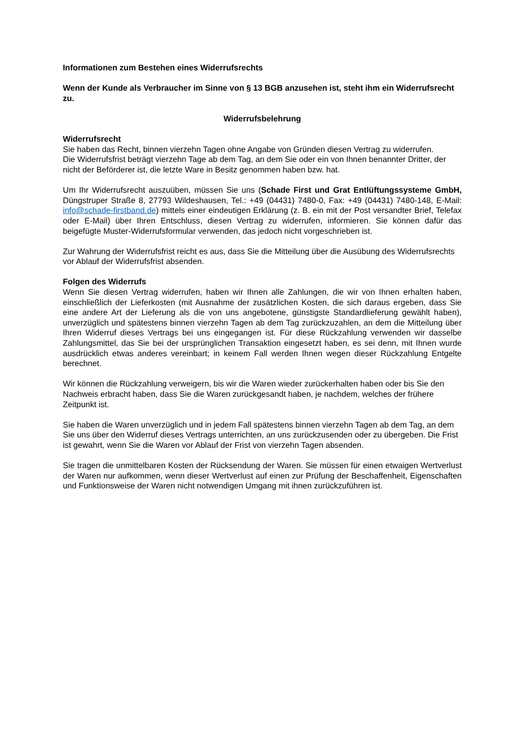Informationen zum Bestehen eines Widerrufsrechts
Wenn der Kunde als Verbraucher im Sinne von § 13 BGB anzusehen ist, steht ihm ein Widerrufsrecht zu.
Widerrufsbelehrung
Widerrufsrecht
Sie haben das Recht, binnen vierzehn Tagen ohne Angabe von Gründen diesen Vertrag zu widerrufen.
Die Widerrufsfrist beträgt vierzehn Tage ab dem Tag, an dem Sie oder ein von Ihnen benannter Dritter, der nicht der Beförderer ist, die letzte Ware in Besitz genommen haben bzw. hat.
Um Ihr Widerrufsrecht auszuüben, müssen Sie uns (Schade First und Grat Entlüftungssysteme GmbH, Düngstruper Straße 8, 27793 Wildeshausen, Tel.: +49 (04431) 7480-0, Fax: +49 (04431) 7480-148, E-Mail: info@schade-firstband.de) mittels einer eindeutigen Erklärung (z. B. ein mit der Post versandter Brief, Telefax oder E-Mail) über Ihren Entschluss, diesen Vertrag zu widerrufen, informieren. Sie können dafür das beigefügte Muster-Widerrufsformular verwenden, das jedoch nicht vorgeschrieben ist.
Zur Wahrung der Widerrufsfrist reicht es aus, dass Sie die Mitteilung über die Ausübung des Widerrufsrechts vor Ablauf der Widerrufsfrist absenden.
Folgen des Widerrufs
Wenn Sie diesen Vertrag widerrufen, haben wir Ihnen alle Zahlungen, die wir von Ihnen erhalten haben, einschließlich der Lieferkosten (mit Ausnahme der zusätzlichen Kosten, die sich daraus ergeben, dass Sie eine andere Art der Lieferung als die von uns angebotene, günstigste Standardlieferung gewählt haben), unverzüglich und spätestens binnen vierzehn Tagen ab dem Tag zurückzuzahlen, an dem die Mitteilung über Ihren Widerruf dieses Vertrags bei uns eingegangen ist. Für diese Rückzahlung verwenden wir dasselbe Zahlungsmittel, das Sie bei der ursprünglichen Transaktion eingesetzt haben, es sei denn, mit Ihnen wurde ausdrücklich etwas anderes vereinbart; in keinem Fall werden Ihnen wegen dieser Rückzahlung Entgelte berechnet.
Wir können die Rückzahlung verweigern, bis wir die Waren wieder zurückerhalten haben oder bis Sie den Nachweis erbracht haben, dass Sie die Waren zurückgesandt haben, je nachdem, welches der frühere Zeitpunkt ist.
Sie haben die Waren unverzüglich und in jedem Fall spätestens binnen vierzehn Tagen ab dem Tag, an dem Sie uns über den Widerruf dieses Vertrags unterrichten, an uns zurückzusenden oder zu übergeben. Die Frist ist gewahrt, wenn Sie die Waren vor Ablauf der Frist von vierzehn Tagen absenden.
Sie tragen die unmittelbaren Kosten der Rücksendung der Waren. Sie müssen für einen etwaigen Wertverlust der Waren nur aufkommen, wenn dieser Wertverlust auf einen zur Prüfung der Beschaffenheit, Eigenschaften und Funktionsweise der Waren nicht notwendigen Umgang mit ihnen zurückzuführen ist.